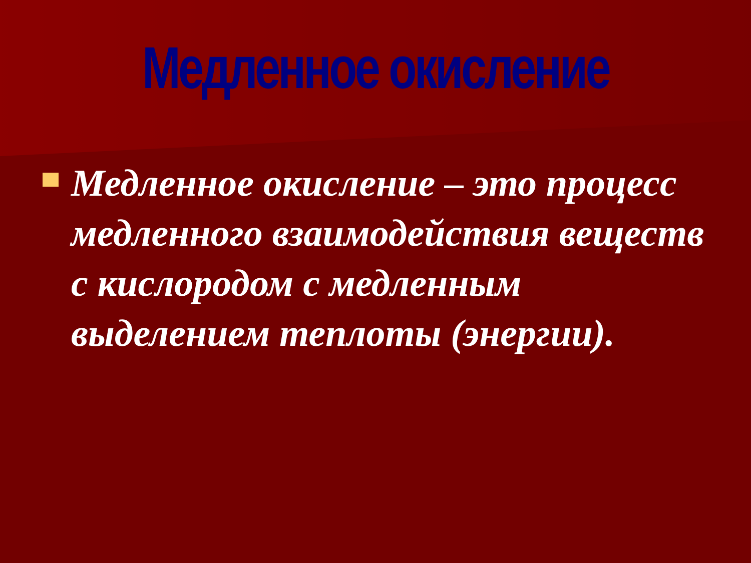Медленное окисление
Медленное окисление – это процесс медленного взаимодействия веществ с кислородом с медленным выделением теплоты (энергии).